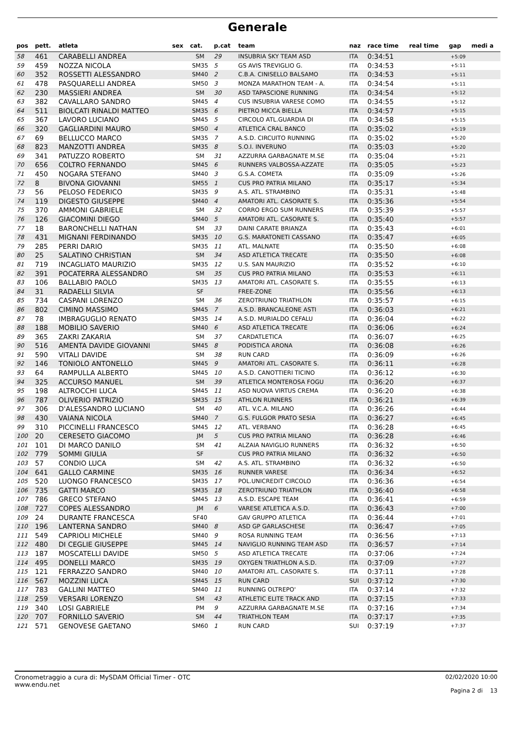Generale
| pos | pett. | atleta | sex | cat. | p.cat | team | naz | race time | real time | gap | medi a |
| --- | --- | --- | --- | --- | --- | --- | --- | --- | --- | --- | --- |
| 58 | 461 | CARABELLI ANDREA | | SM | 29 | INSUBRIA SKY TEAM ASD | ITA | 0:34:51 | | +5:09 | |
| 59 | 459 | NOZZA NICOLA | | SM35 | 5 | GS AVIS TREVIGLIO G. | ITA | 0:34:53 | | +5:11 | |
| 60 | 352 | ROSSETTI ALESSANDRO | | SM40 | 2 | C.B.A. CINISELLO BALSAMO | ITA | 0:34:53 | | +5:11 | |
| 61 | 478 | PASQUARELLI ANDREA | | SM50 | 3 | MONZA MARATHON TEAM - A. | ITA | 0:34:54 | | +5:11 | |
| 62 | 230 | MASSIERI ANDREA | | SM | 30 | ASD TAPASCIONE RUNNING | ITA | 0:34:54 | | +5:12 | |
| 63 | 382 | CAVALLARO SANDRO | | SM45 | 4 | CUS INSUBRIA VARESE COMO | ITA | 0:34:55 | | +5:12 | |
| 64 | 511 | BIOLCATI RINALDI MATTEO | | SM35 | 6 | PIETRO MICCA BIELLA | ITA | 0:34:57 | | +5:15 | |
| 65 | 367 | LAVORO LUCIANO | | SM45 | 5 | CIRCOLO ATL.GUARDIA DI | ITA | 0:34:58 | | +5:15 | |
| 66 | 320 | GAGLIARDINI MAURO | | SM50 | 4 | ATLETICA CRAL BANCO | ITA | 0:35:02 | | +5:19 | |
| 67 | 69 | BELLUCCO MARCO | | SM35 | 7 | A.S.D. CIRCUITO RUNNING | ITA | 0:35:02 | | +5:20 | |
| 68 | 823 | MANZOTTI ANDREA | | SM35 | 8 | S.O.I. INVERUNO | ITA | 0:35:03 | | +5:20 | |
| 69 | 341 | PATUZZO ROBERTO | | SM | 31 | AZZURRA GARBAGNATE M.SE | ITA | 0:35:04 | | +5:21 | |
| 70 | 656 | COLTRO FERNANDO | | SM45 | 6 | RUNNERS VALBOSSA-AZZATE | ITA | 0:35:05 | | +5:23 | |
| 71 | 450 | NOGARA STEFANO | | SM40 | 3 | G.S.A. COMETA | ITA | 0:35:09 | | +5:26 | |
| 72 | 8 | BIVONA GIOVANNI | | SM55 | 1 | CUS PRO PATRIA MILANO | ITA | 0:35:17 | | +5:34 | |
| 73 | 56 | PELOSO FEDERICO | | SM35 | 9 | A.S. ATL. STRAMBINO | ITA | 0:35:31 | | +5:48 | |
| 74 | 119 | DIGESTO GIUSEPPE | | SM40 | 4 | AMATORI ATL. CASORATE S. | ITA | 0:35:36 | | +5:54 | |
| 75 | 370 | AMMONI GABRIELE | | SM | 32 | CORRO ERGO SUM RUNNERS | ITA | 0:35:39 | | +5:57 | |
| 76 | 126 | GIACOMINI DIEGO | | SM40 | 5 | AMATORI ATL. CASORATE S. | ITA | 0:35:40 | | +5:57 | |
| 77 | 18 | BARONCHELLI NATHAN | | SM | 33 | DAINI CARATE BRIANZA | ITA | 0:35:43 | | +6:01 | |
| 78 | 431 | MIGNANI FERDINANDO | | SM35 | 10 | G.S. MARATONETI CASSANO | ITA | 0:35:47 | | +6:05 | |
| 79 | 285 | PERRI DARIO | | SM35 | 11 | ATL. MALNATE | ITA | 0:35:50 | | +6:08 | |
| 80 | 25 | SALATINO CHRISTIAN | | SM | 34 | ASD ATLETICA TRECATE | ITA | 0:35:50 | | +6:08 | |
| 81 | 719 | INCAGLIATO MAURIZIO | | SM35 | 12 | U.S. SAN MAURIZIO | ITA | 0:35:52 | | +6:10 | |
| 82 | 391 | POCATERRA ALESSANDRO | | SM | 35 | CUS PRO PATRIA MILANO | ITA | 0:35:53 | | +6:11 | |
| 83 | 106 | BALLABIO PAOLO | | SM35 | 13 | AMATORI ATL. CASORATE S. | ITA | 0:35:55 | | +6:13 | |
| 84 | 31 | RADAELLI SILVIA | | SF | | FREE-ZONE | ITA | 0:35:56 | | +6:13 | |
| 85 | 734 | CASPANI LORENZO | | SM | 36 | ZEROTRIUNO TRIATHLON | ITA | 0:35:57 | | +6:15 | |
| 86 | 802 | CIMINO MASSIMO | | SM45 | 7 | A.S.D. BRANCALEONE ASTI | ITA | 0:36:03 | | +6:21 | |
| 87 | 78 | IMBRAGUGLIO RENATO | | SM35 | 14 | A.S.D. MURIALDO CEFALU | ITA | 0:36:04 | | +6:22 | |
| 88 | 188 | MOBILIO SAVERIO | | SM40 | 6 | ASD ATLETICA TRECATE | ITA | 0:36:06 | | +6:24 | |
| 89 | 365 | ZAKRI ZAKARIA | | SM | 37 | CARDATLETICA | ITA | 0:36:07 | | +6:25 | |
| 90 | 516 | AMENTA DAVIDE GIOVANNI | | SM45 | 8 | PODISTICA ARONA | ITA | 0:36:08 | | +6:26 | |
| 91 | 590 | VITALI DAVIDE | | SM | 38 | RUN CARD | ITA | 0:36:09 | | +6:26 | |
| 92 | 146 | TONIOLO ANTONELLO | | SM45 | 9 | AMATORI ATL. CASORATE S. | ITA | 0:36:11 | | +6:28 | |
| 93 | 64 | RAMPULLA ALBERTO | | SM45 | 10 | A.S.D. CANOTTIERI TICINO | ITA | 0:36:12 | | +6:30 | |
| 94 | 325 | ACCURSO MANUEL | | SM | 39 | ATLETICA MONTEROSA FOGU | ITA | 0:36:20 | | +6:37 | |
| 95 | 198 | ALTROCCHI LUCA | | SM45 | 11 | ASD NUOVA VIRTUS CREMA | ITA | 0:36:20 | | +6:38 | |
| 96 | 787 | OLIVERIO PATRIZIO | | SM35 | 15 | ATHLON RUNNERS | ITA | 0:36:21 | | +6:39 | |
| 97 | 306 | D'ALESSANDRO LUCIANO | | SM | 40 | ATL. V.C.A. MILANO | ITA | 0:36:26 | | +6:44 | |
| 98 | 430 | VAIANA NICOLA | | SM40 | 7 | G.S. FULGOR PRATO SESIA | ITA | 0:36:27 | | +6:45 | |
| 99 | 310 | PICCINELLI FRANCESCO | | SM45 | 12 | ATL. VERBANO | ITA | 0:36:28 | | +6:45 | |
| 100 | 20 | CERESETO GIACOMO | | JM | 5 | CUS PRO PATRIA MILANO | ITA | 0:36:28 | | +6:46 | |
| 101 | 101 | DI MARCO DANILO | | SM | 41 | ALZAIA NAVIGLIO RUNNERS | ITA | 0:36:32 | | +6:50 | |
| 102 | 779 | SOMMI GIULIA | | SF | | CUS PRO PATRIA MILANO | ITA | 0:36:32 | | +6:50 | |
| 103 | 57 | CONDIO LUCA | | SM | 42 | A.S. ATL. STRAMBINO | ITA | 0:36:32 | | +6:50 | |
| 104 | 641 | GALLO CARMINE | | SM35 | 16 | RUNNER VARESE | ITA | 0:36:34 | | +6:52 | |
| 105 | 520 | LUONGO FRANCESCO | | SM35 | 17 | POL.UNICREDIT CIRCOLO | ITA | 0:36:36 | | +6:54 | |
| 106 | 735 | GATTI MARCO | | SM35 | 18 | ZEROTRIUNO TRIATHLON | ITA | 0:36:40 | | +6:58 | |
| 107 | 786 | GRECO STEFANO | | SM45 | 13 | A.S.D. ESCAPE TEAM | ITA | 0:36:41 | | +6:59 | |
| 108 | 727 | COPES ALESSANDRO | | JM | 6 | VARESE ATLETICA A.S.D. | ITA | 0:36:43 | | +7:00 | |
| 109 | 24 | DURANTE FRANCESCA | | SF40 | | GAV GRUPPO ATLETICA | ITA | 0:36:44 | | +7:01 | |
| 110 | 196 | LANTERNA SANDRO | | SM40 | 8 | ASD GP GARLASCHESE | ITA | 0:36:47 | | +7:05 | |
| 111 | 549 | CAPRIOLI MICHELE | | SM40 | 9 | ROSA RUNNING TEAM | ITA | 0:36:56 | | +7:13 | |
| 112 | 480 | DI CEGLIE GIUSEPPE | | SM45 | 14 | NAVIGLIO RUNNING TEAM ASD | ITA | 0:36:57 | | +7:14 | |
| 113 | 187 | MOSCATELLI DAVIDE | | SM50 | 5 | ASD ATLETICA TRECATE | ITA | 0:37:06 | | +7:24 | |
| 114 | 495 | DONELLI MARCO | | SM35 | 19 | OXYGEN TRIATHLON A.S.D. | ITA | 0:37:09 | | +7:27 | |
| 115 | 121 | FERRAZZO SANDRO | | SM40 | 10 | AMATORI ATL. CASORATE S. | ITA | 0:37:11 | | +7:28 | |
| 116 | 567 | MOZZINI LUCA | | SM45 | 15 | RUN CARD | SUI | 0:37:12 | | +7:30 | |
| 117 | 783 | GALLINI MATTEO | | SM40 | 11 | RUNNING OLTREPO' | ITA | 0:37:14 | | +7:32 | |
| 118 | 259 | VERSARI LORENZO | | SM | 43 | ATHLETIC ELITE TRACK AND | ITA | 0:37:15 | | +7:33 | |
| 119 | 340 | LOSI GABRIELE | | PM | 9 | AZZURRA GARBAGNATE M.SE | ITA | 0:37:16 | | +7:34 | |
| 120 | 707 | FORNILLO SAVERIO | | SM | 44 | TRIATHLON TEAM | ITA | 0:37:17 | | +7:35 | |
| 121 | 571 | GENOVESE GAETANO | | SM60 | 1 | RUN CARD | SUI | 0:37:19 | | +7:37 | |
Cronometraggio a cura di: MySDAM Official Timer - OTC
www.endu.net
02/02/2020 10:00
Pagina 2 di 13